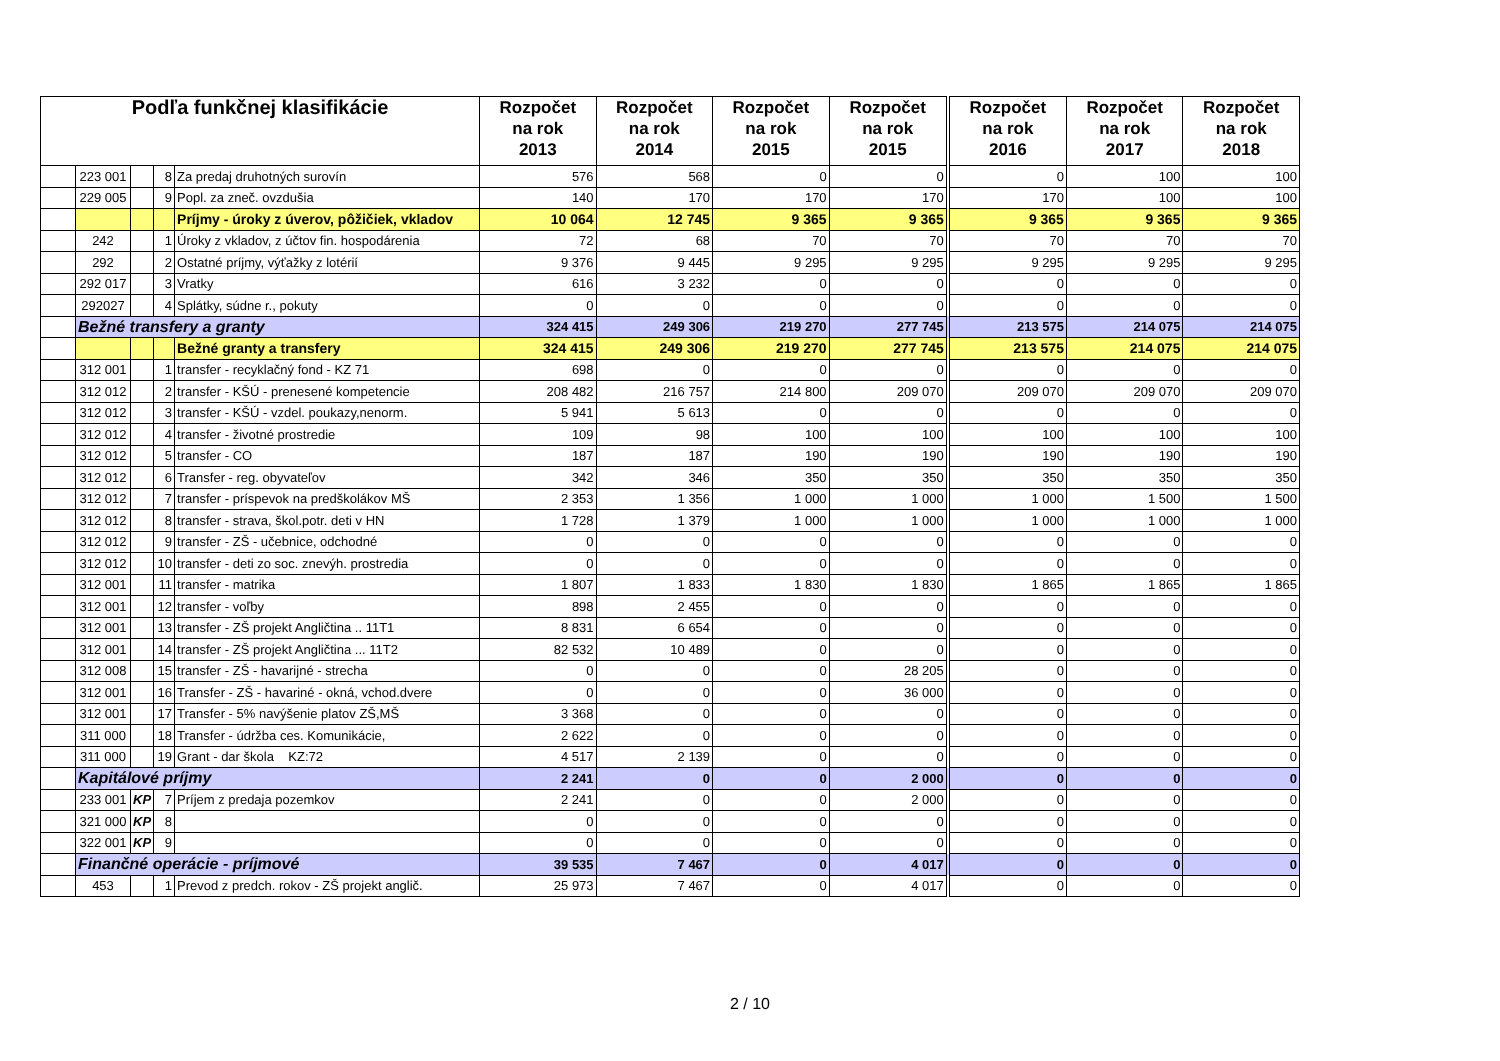| Podľa funkčnej klasifikácie | | | | | Rozpočet na rok 2013 | Rozpočet na rok 2014 | Rozpočet na rok 2015 | Rozpočet na rok 2015 | Rozpočet na rok 2016 | Rozpočet na rok 2017 | Rozpočet na rok 2018 |
| --- | --- | --- | --- | --- | --- | --- | --- | --- | --- | --- | --- |
| | 223 001 | | 8 | Za predaj druhotných surovín | 576 | 568 | 0 | 0 | 0 | 100 | 100 |
| | 229 005 | | 9 | Popl. za zneč. ovzdušia | 140 | 170 | 170 | 170 | 170 | 100 | 100 |
| | | | | Príjmy - úroky z úverov, pôžičiek, vkladov | 10 064 | 12 745 | 9 365 | 9 365 | 9 365 | 9 365 | 9 365 |
| | 242 | | 1 | Úroky z vkladov, z účtov fin. hospodárenia | 72 | 68 | 70 | 70 | 70 | 70 | 70 |
| | 292 | | 2 | Ostatné príjmy, výťažky z lotérií | 9 376 | 9 445 | 9 295 | 9 295 | 9 295 | 9 295 | 9 295 |
| | 292 017 | | 3 | Vratky | 616 | 3 232 | 0 | 0 | 0 | 0 | 0 |
| | 292027 | | 4 | Splátky, súdne r., pokuty | 0 | 0 | 0 | 0 | 0 | 0 | 0 |
| | Bežné transfery a granty | | | | 324 415 | 249 306 | 219 270 | 277 745 | 213 575 | 214 075 | 214 075 |
| | | | | Bežné granty a transfery | 324 415 | 249 306 | 219 270 | 277 745 | 213 575 | 214 075 | 214 075 |
| | 312 001 | | 1 | transfer - recyklačný fond - KZ 71 | 698 | 0 | 0 | 0 | 0 | 0 | 0 |
| | 312 012 | | 2 | transfer - KŠÚ - prenesené kompetencie | 208 482 | 216 757 | 214 800 | 209 070 | 209 070 | 209 070 | 209 070 |
| | 312 012 | | 3 | transfer - KŠÚ - vzdel. poukazy,nenorm. | 5 941 | 5 613 | 0 | 0 | 0 | 0 | 0 |
| | 312 012 | | 4 | transfer - životné prostredie | 109 | 98 | 100 | 100 | 100 | 100 | 100 |
| | 312 012 | | 5 | transfer - CO | 187 | 187 | 190 | 190 | 190 | 190 | 190 |
| | 312 012 | | 6 | Transfer - reg. obyvateľov | 342 | 346 | 350 | 350 | 350 | 350 | 350 |
| | 312 012 | | 7 | transfer - príspevok na predškolákov MŠ | 2 353 | 1 356 | 1 000 | 1 000 | 1 000 | 1 500 | 1 500 |
| | 312 012 | | 8 | transfer - strava, škol.potr. deti v HN | 1 728 | 1 379 | 1 000 | 1 000 | 1 000 | 1 000 | 1 000 |
| | 312 012 | | 9 | transfer - ZŠ - učebnice, odchodné | 0 | 0 | 0 | 0 | 0 | 0 | 0 |
| | 312 012 | | 10 | transfer - deti zo soc. znevýh. prostredia | 0 | 0 | 0 | 0 | 0 | 0 | 0 |
| | 312 001 | | 11 | transfer - matrika | 1 807 | 1 833 | 1 830 | 1 830 | 1 865 | 1 865 | 1 865 |
| | 312 001 | | 12 | transfer - voľby | 898 | 2 455 | 0 | 0 | 0 | 0 | 0 |
| | 312 001 | | 13 | transfer - ZŠ projekt Angličtina .. 11T1 | 8 831 | 6 654 | 0 | 0 | 0 | 0 | 0 |
| | 312 001 | | 14 | transfer - ZŠ projekt Angličtina ... 11T2 | 82 532 | 10 489 | 0 | 0 | 0 | 0 | 0 |
| | 312 008 | | 15 | transfer - ZŠ - havarijné - strecha | 0 | 0 | 0 | 28 205 | 0 | 0 | 0 |
| | 312 001 | | 16 | Transfer - ZŠ - havariné - okná, vchod.dvere | 0 | 0 | 0 | 36 000 | 0 | 0 | 0 |
| | 312 001 | | 17 | Transfer - 5% navýšenie platov ZŠ,MŠ | 3 368 | 0 | 0 | 0 | 0 | 0 | 0 |
| | 311 000 | | 18 | Transfer - údržba ces. Komunikácie, | 2 622 | 0 | 0 | 0 | 0 | 0 | 0 |
| | 311 000 | | 19 | Grant - dar škola KZ:72 | 4 517 | 2 139 | 0 | 0 | 0 | 0 | 0 |
| | Kapitálové príjmy | | | | 2 241 | 0 | 0 | 2 000 | 0 | 0 | 0 |
| | 233 001 | KP | 7 | Príjem z predaja pozemkov | 2 241 | 0 | 0 | 2 000 | 0 | 0 | 0 |
| | 321 000 | KP | 8 | | 0 | 0 | 0 | 0 | 0 | 0 | 0 |
| | 322 001 | KP | 9 | | 0 | 0 | 0 | 0 | 0 | 0 | 0 |
| | Finančné operácie - príjmové | | | | 39 535 | 7 467 | 0 | 4 017 | 0 | 0 | 0 |
| | 453 | | 1 | Prevod z predch. rokov - ZŠ projekt anglič. | 25 973 | 7 467 | 0 | 4 017 | 0 | 0 | 0 |
2 / 10